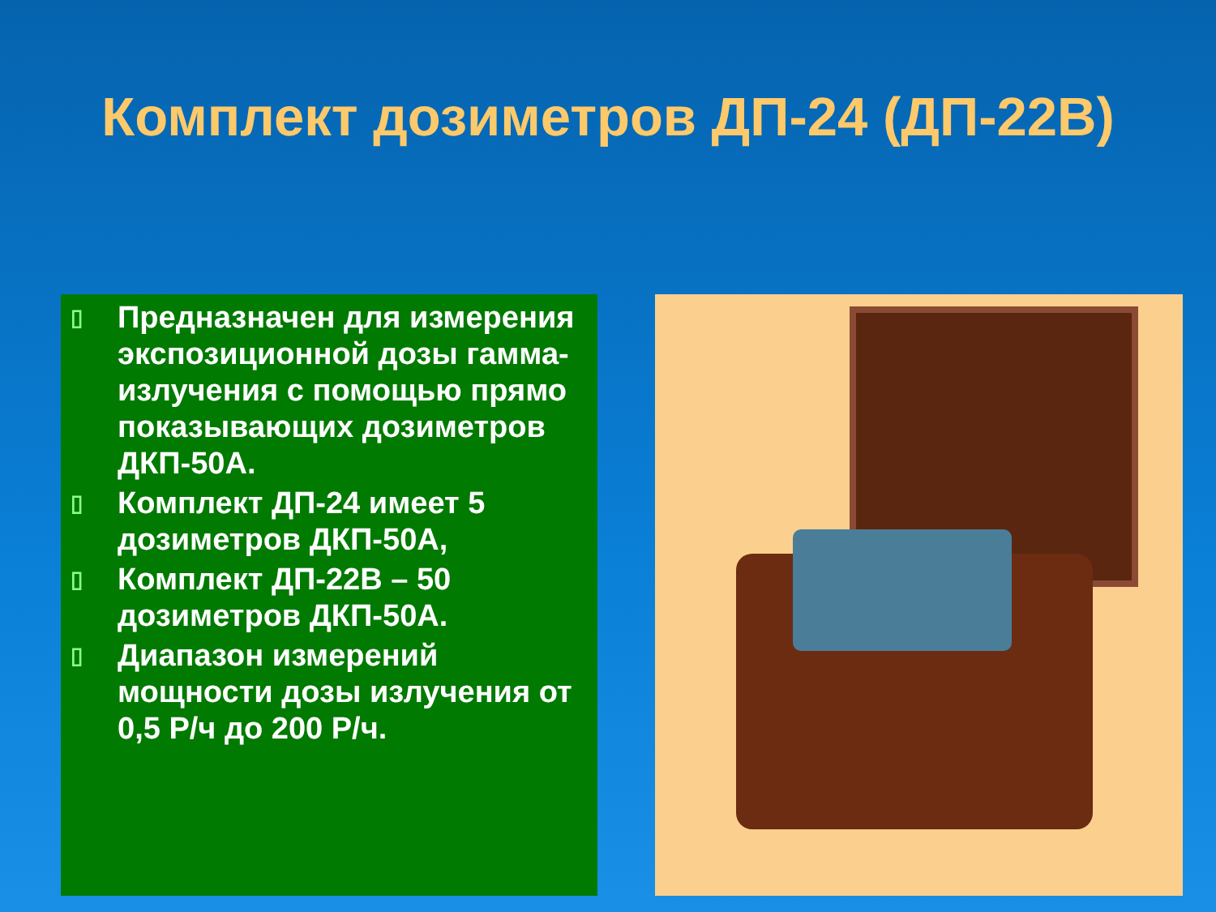Комплект дозиметров ДП-24 (ДП-22В)
▯ Предназначен для измерения экспозиционной дозы гамма-излучения с помощью прямо показывающих дозиметров ДКП-50А.
▯ Комплект ДП-24 имеет 5 дозиметров ДКП-50А,
▯ Комплект ДП-22В – 50 дозиметров ДКП-50А.
▯ Диапазон измерений мощности дозы излучения от 0,5 Р/ч до 200 Р/ч.